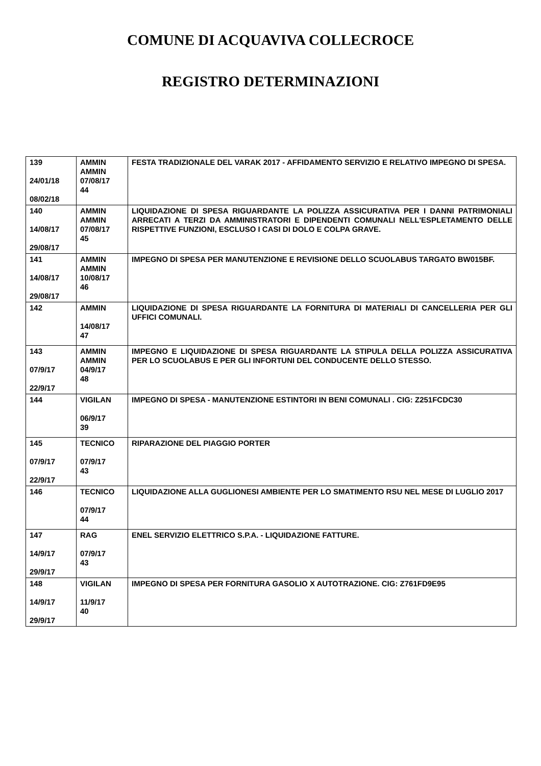COMUNE DI ACQUAVIVA COLLECROCE
REGISTRO DETERMINAZIONI
| 139 24/01/18 08/02/18 | AMMIN AMMIN 07/08/17 44 | FESTA TRADIZIONALE DEL VARAK 2017 - AFFIDAMENTO SERVIZIO E RELATIVO IMPEGNO DI SPESA. |
| 140 14/08/17 29/08/17 | AMMIN AMMIN 07/08/17 45 | LIQUIDAZIONE DI SPESA RIGUARDANTE LA POLIZZA ASSICURATIVA PER I DANNI PATRIMONIALI ARRECATI A TERZI DA AMMINISTRATORI E DIPENDENTI COMUNALI NELL'ESPLETAMENTO DELLE RISPETTIVE FUNZIONI, ESCLUSO I CASI DI DOLO E COLPA GRAVE. |
| 141 14/08/17 29/08/17 | AMMIN AMMIN 10/08/17 46 | IMPEGNO DI SPESA PER MANUTENZIONE E REVISIONE DELLO SCUOLABUS TARGATO BW015BF. |
| 142 | AMMIN 14/08/17 47 | LIQUIDAZIONE DI SPESA RIGUARDANTE LA FORNITURA DI MATERIALI DI CANCELLERIA PER GLI UFFICI COMUNALI. |
| 143 07/9/17 22/9/17 | AMMIN AMMIN 04/9/17 48 | IMPEGNO E LIQUIDAZIONE DI SPESA RIGUARDANTE LA STIPULA DELLA POLIZZA ASSICURATIVA PER LO SCUOLABUS E PER GLI INFORTUNI DEL CONDUCENTE DELLO STESSO. |
| 144 | VIGILAN 06/9/17 39 | IMPEGNO DI SPESA - MANUTENZIONE ESTINTORI IN BENI COMUNALI . CIG: Z251FCDC30 |
| 145 07/9/17 22/9/17 | TECNICO 07/9/17 43 | RIPARAZIONE DEL PIAGGIO PORTER |
| 146 | TECNICO 07/9/17 44 | LIQUIDAZIONE ALLA GUGLIONESI AMBIENTE PER LO SMATIMENTO RSU NEL MESE DI LUGLIO 2017 |
| 147 14/9/17 29/9/17 | RAG 07/9/17 43 | ENEL SERVIZIO ELETTRICO S.P.A. - LIQUIDAZIONE FATTURE. |
| 148 14/9/17 29/9/17 | VIGILAN 11/9/17 40 | IMPEGNO DI SPESA PER FORNITURA GASOLIO X AUTOTRAZIONE. CIG: Z761FD9E95 |